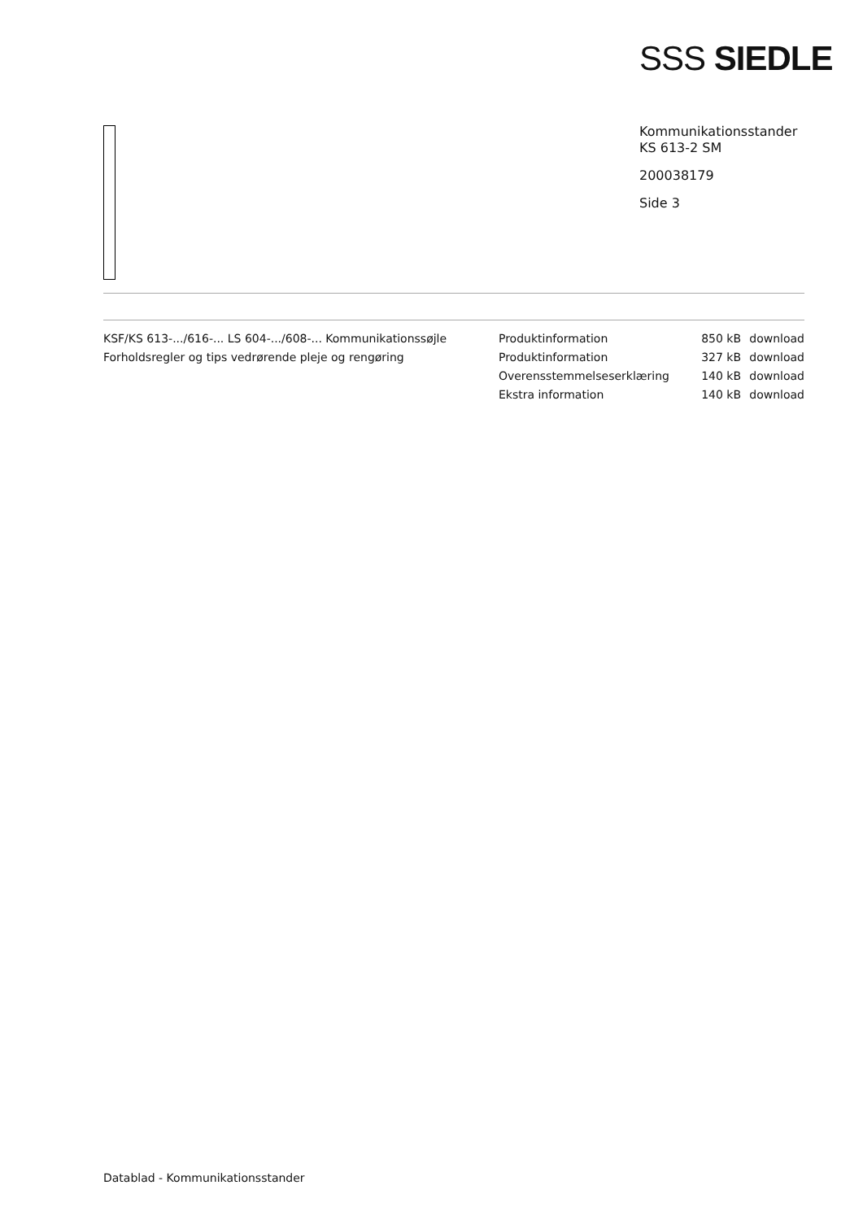SSS SIEDLE
Kommunikationsstander
KS 613-2 SM
200038179
Side 3
| KSF/KS 613-.../616-... LS 604-.../608-... Kommunikationssøjle | Produktinformation | 850 kB | download |
| Forholdsregler og tips vedrørende pleje og rengøring | Produktinformation | 327 kB | download |
| | Overensstemmelseserklæring | 140 kB | download |
| | Ekstra information | 140 kB | download |
Datablad - Kommunikationsstander